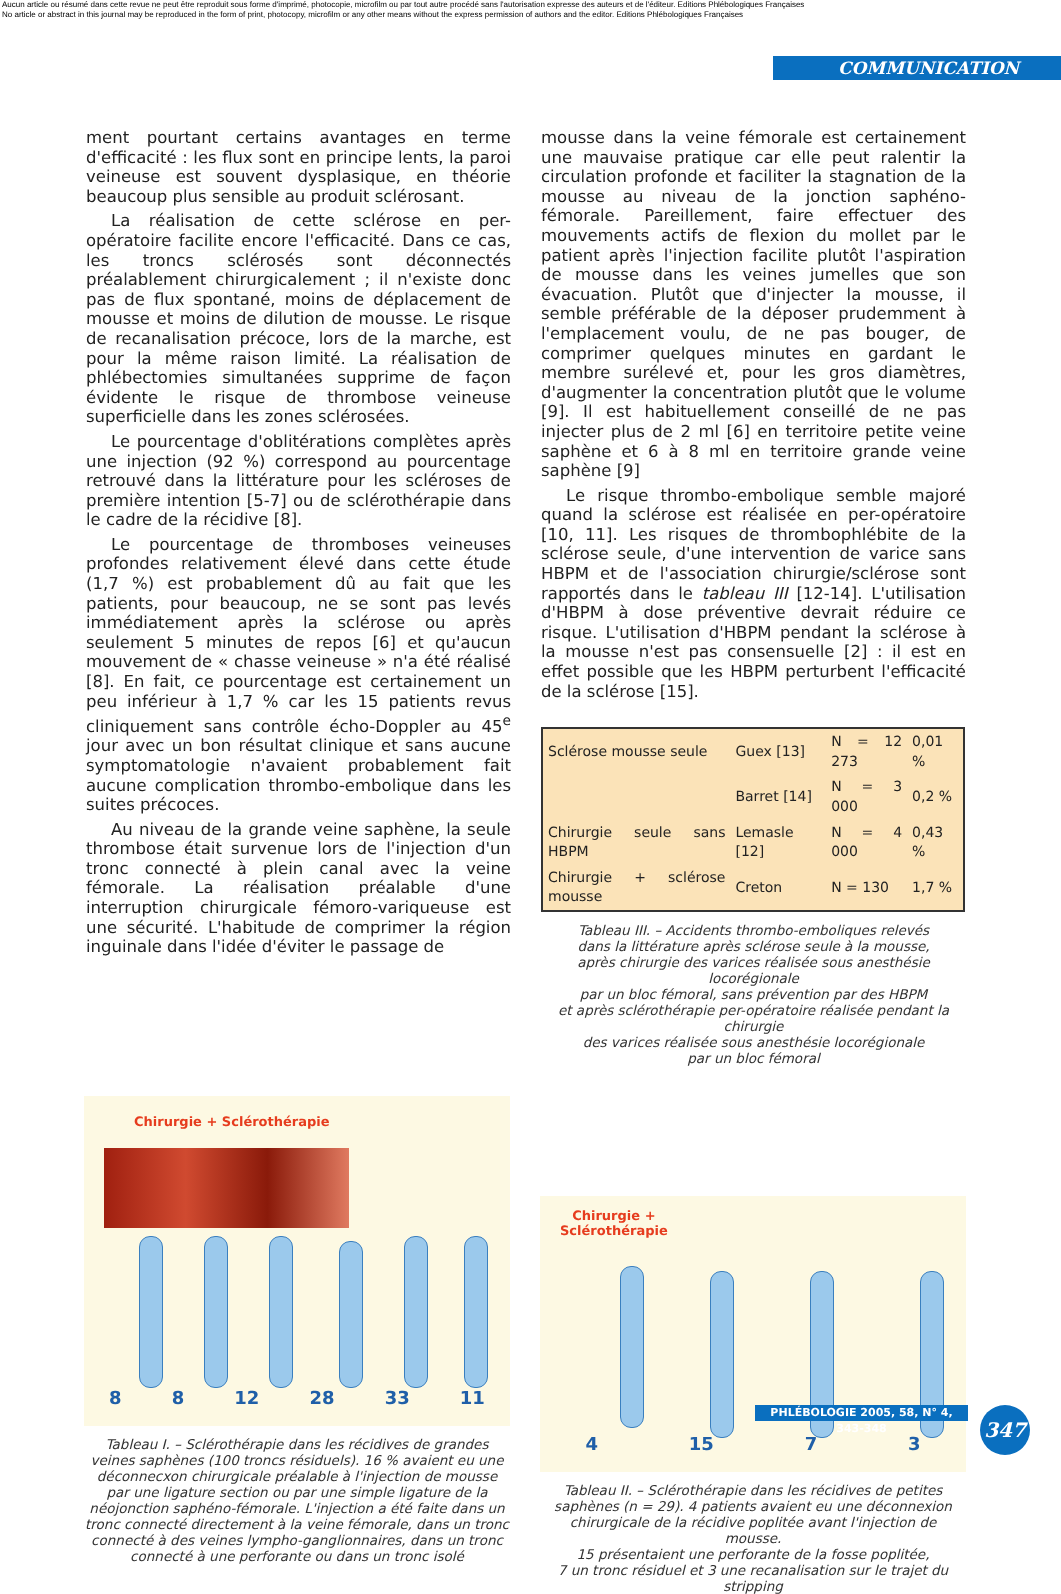Aucun article ou résumé dans cette revue ne peut être reproduit sous forme d'imprimé, photocopie, microfilm ou par tout autre procédé sans l'autorisation expresse des auteurs et de l'éditeur. Editions Phlébologiques Françaises
No article or abstract in this journal may be reproduced in the form of print, photocopy, microfilm or any other means without the express permission of authors and the editor. Editions Phlébologiques Françaises
COMMUNICATION
ment pourtant certains avantages en terme d'efficacité : les flux sont en principe lents, la paroi veineuse est souvent dysplasique, en théorie beaucoup plus sensible au produit sclérosant.
La réalisation de cette sclérose en per-opératoire facilite encore l'efficacité. Dans ce cas, les troncs sclérosés sont déconnectés préalablement chirurgicalement ; il n'existe donc pas de flux spontané, moins de déplacement de mousse et moins de dilution de mousse. Le risque de recanalisation précoce, lors de la marche, est pour la même raison limité. La réalisation de phlébectomies simultanées supprime de façon évidente le risque de thrombose veineuse superficielle dans les zones sclérosées.
Le pourcentage d'oblitérations complètes après une injection (92 %) correspond au pourcentage retrouvé dans la littérature pour les scléroses de première intention [5-7] ou de sclérothérapie dans le cadre de la récidive [8].
Le pourcentage de thromboses veineuses profondes relativement élevé dans cette étude (1,7 %) est probablement dû au fait que les patients, pour beaucoup, ne se sont pas levés immédiatement après la sclérose ou après seulement 5 minutes de repos [6] et qu'aucun mouvement de « chasse veineuse » n'a été réalisé [8]. En fait, ce pourcentage est certainement un peu inférieur à 1,7 % car les 15 patients revus cliniquement sans contrôle écho-Doppler au 45<sup>e</sup> jour avec un bon résultat clinique et sans aucune symptomatologie n'avaient probablement fait aucune complication thrombo-embolique dans les suites précoces.
Au niveau de la grande veine saphène, la seule thrombose était survenue lors de l'injection d'un tronc connecté à plein canal avec la veine fémorale. La réalisation préalable d'une interruption chirurgicale fémoro-variqueuse est une sécurité. L'habitude de comprimer la région inguinale dans l'idée d'éviter le passage de
mousse dans la veine fémorale est certainement une mauvaise pratique car elle peut ralentir la circulation profonde et faciliter la stagnation de la mousse au niveau de la jonction saphéno-fémorale. Pareillement, faire effectuer des mouvements actifs de flexion du mollet par le patient après l'injection facilite plutôt l'aspiration de mousse dans les veines jumelles que son évacuation. Plutôt que d'injecter la mousse, il semble préférable de la déposer prudemment à l'emplacement voulu, de ne pas bouger, de comprimer quelques minutes en gardant le membre surélevé et, pour les gros diamètres, d'augmenter la concentration plutôt que le volume [9]. Il est habituellement conseillé de ne pas injecter plus de 2 ml [6] en territoire petite veine saphène et 6 à 8 ml en territoire grande veine saphène [9]
Le risque thrombo-embolique semble majoré quand la sclérose est réalisée en per-opératoire [10, 11]. Les risques de thrombophlébite de la sclérose seule, d'une intervention de varice sans HBPM et de l'association chirurgie/sclérose sont rapportés dans le tableau III [12-14]. L'utilisation d'HBPM à dose préventive devrait réduire ce risque. L'utilisation d'HBPM pendant la sclérose à la mousse n'est pas consensuelle [2] : il est en effet possible que les HBPM perturbent l'efficacité de la sclérose [15].
| Sclérose mousse seule | Guex [13] | N = 12 273 | 0,01 % |
| | Barret [14] | N = 3 000 | 0,2 % |
| Chirurgie seule sans HBPM | Lemasle [12] | N = 4 000 | 0,43 % |
| Chirurgie + sclérose mousse | Creton | N = 130 | 1,7 % |
Tableau III. – Accidents thrombo-emboliques relevés
dans la littérature après sclérose seule à la mousse,
après chirurgie des varices réalisée sous anesthésie locorégionale
par un bloc fémoral, sans prévention par des HBPM
et après sclérothérapie per-opératoire réalisée pendant la chirurgie
des varices réalisée sous anesthésie locorégionale
par un bloc fémoral
Chirurgie + Sclérothérapie
8 8 12 28 33 11
Tableau I. – Sclérothérapie dans les récidives de grandes veines saphènes (100 troncs résiduels). 16 % avaient eu une déconnecxon chirurgicale préalable à l'injection de mousse par une ligature section ou par une simple ligature de la néojonction saphéno-fémorale. L'injection a été faite dans un tronc connecté directement à la veine fémorale, dans un tronc connecté à des veines lympho-ganglionnaires, dans un tronc connecté à une perforante ou dans un tronc isolé
Chirurgie +
Sclérothérapie
4 15 7 3
Tableau II. – Sclérothérapie dans les récidives de petites saphènes (n = 29). 4 patients avaient eu une déconnexion chirurgicale de la récidive poplitée avant l'injection de mousse.
15 présentaient une perforante de la fosse poplitée,
7 un tronc résiduel et 3 une recanalisation sur le trajet du stripping
PHLÉBOLOGIE 2005, 58, N° 4, 343-348
347